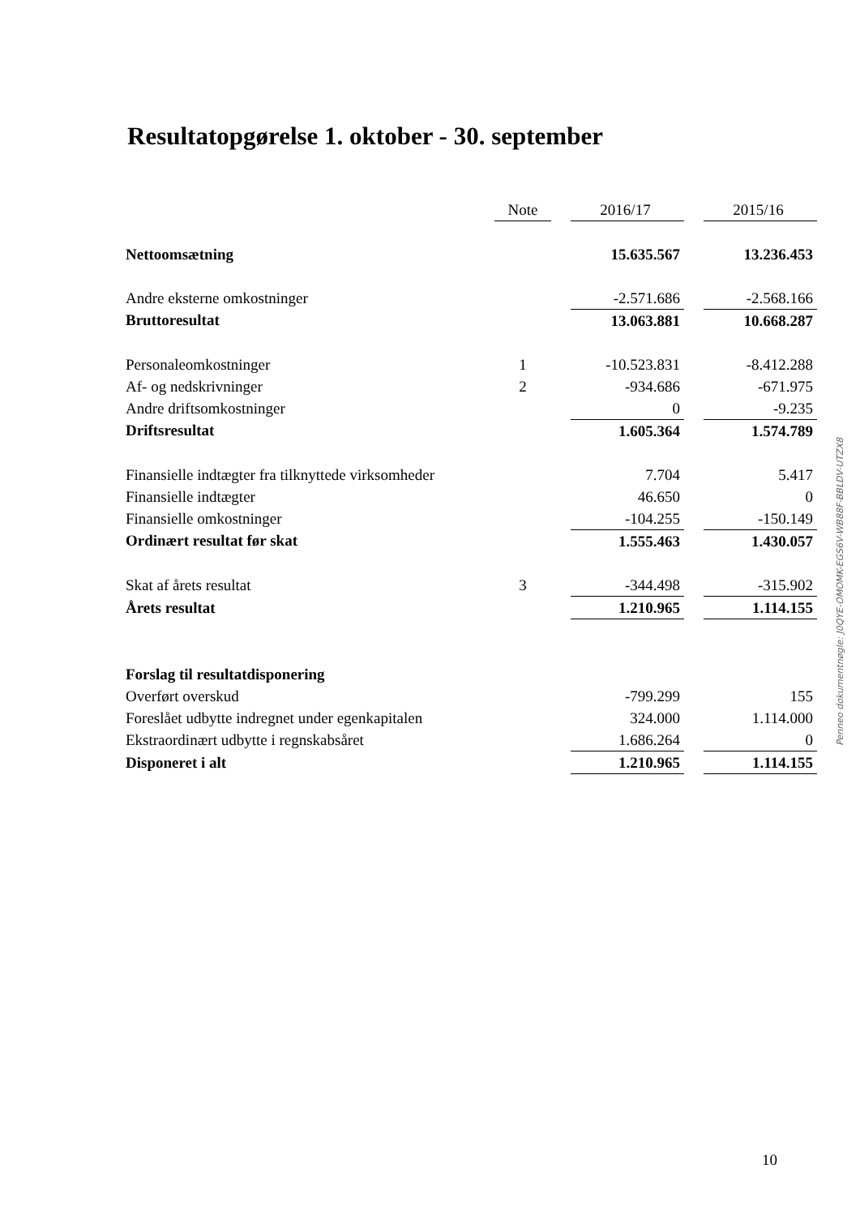Resultatopgørelse 1. oktober - 30. september
| | Note | | 2016/17 | | 2015/16 |
| --- | --- | --- | --- | --- | --- |
| Nettoomsætning | | | 15.635.567 | | 13.236.453 |
| Andre eksterne omkostninger | | | -2.571.686 | | -2.568.166 |
| Bruttoresultat | | | 13.063.881 | | 10.668.287 |
| Personaleomkostninger | 1 | | -10.523.831 | | -8.412.288 |
| Af- og nedskrivninger | 2 | | -934.686 | | -671.975 |
| Andre driftsomkostninger | | | 0 | | -9.235 |
| Driftsresultat | | | 1.605.364 | | 1.574.789 |
| Finansielle indtægter fra tilknyttede virksomheder | | | 7.704 | | 5.417 |
| Finansielle indtægter | | | 46.650 | | 0 |
| Finansielle omkostninger | | | -104.255 | | -150.149 |
| Ordinært resultat før skat | | | 1.555.463 | | 1.430.057 |
| Skat af årets resultat | 3 | | -344.498 | | -315.902 |
| Årets resultat | | | 1.210.965 | | 1.114.155 |
| Forslag til resultatdisponering | | | | | |
| Overført overskud | | | -799.299 | | 155 |
| Foreslået udbytte indregnet under egenkapitalen | | | 324.000 | | 1.114.000 |
| Ekstraordinært udbytte i regnskabsåret | | | 1.686.264 | | 0 |
| Disponeret i alt | | | 1.210.965 | | 1.114.155 |
Penneo dokumentnøgle: J0QYE-OMOMK-EGS6V-WB88F-BBLDV-UTZX8
10